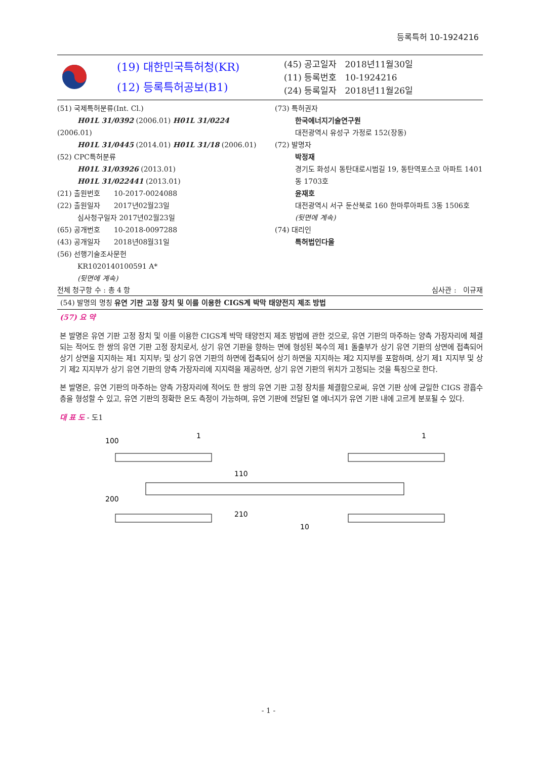등록특허 10-1924216
(19) 대한민국특허청(KR)
(12) 등록특허공보(B1)
(45) 공고일자 2018년11월30일
(11) 등록번호 10-1924216
(24) 등록일자 2018년11월26일
(51) 국제특허분류(Int. Cl.)
H01L 31/0392 (2006.01) H01L 31/0224
(2006.01)
H01L 31/0445 (2014.01) H01L 31/18 (2006.01)
(52) CPC특허분류
H01L 31/03926 (2013.01)
H01L 31/022441 (2013.01)
(21) 출원번호 10-2017-0024088
(22) 출원일자 2017년02월23일
심사청구일자 2017년02월23일
(65) 공개번호 10-2018-0097288
(43) 공개일자 2018년08월31일
(56) 선행기술조사문헌
KR1020140100591 A*
(뒷면에 계속)
(73) 특허권자
한국에너지기술연구원
대전광역시 유성구 가정로 152(장동)
(72) 발명자
박정재
경기도 화성시 동탄대로시범길 19, 동탄역포스코 아파트 1401동 1703호
윤재호
대전광역시 서구 둔산북로 160 한마루아파트 3동 1506호
(뒷면에 계속)
(74) 대리인
특허법인다울
전체 청구항 수 : 총 4 항 심사관 : 이규재
(54) 발명의 명칭 유연 기판 고정 장치 및 이를 이용한 CIGS계 박막 태양전지 제조 방법
(57) 요 약
본 발명은 유연 기판 고정 장치 및 이를 이용한 CIGS계 박막 태양전지 제조 방법에 관한 것으로, 유연 기판의 마주하는 양측 가장자리에 체결되는 적어도 한 쌍의 유연 기판 고정 장치로서, 상기 유연 기판을 향하는 면에 형성된 복수의 제1 돌출부가 상기 유연 기판의 상면에 접촉되어 상기 상면을 지지하는 제1 지지부; 및 상기 유연 기판의 하면에 접촉되어 상기 하면을 지지하는 제2 지지부를 포함하며, 상기 제1 지지부 및 상기 제2 지지부가 상기 유연 기판의 양측 가장자리에 지지력을 제공하면, 상기 유연 기판의 위치가 고정되는 것을 특징으로 한다.
본 발명은, 유연 기판의 마주하는 양측 가장자리에 적어도 한 쌍의 유연 기판 고정 장치를 체결함으로써, 유연 기판 상에 균일한 CIGS 광흡수층을 형성할 수 있고, 유연 기판의 정확한 온도 측정이 가능하며, 유연 기판에 전달된 열 에너지가 유연 기판 내에 고르게 분포될 수 있다.
대 표 도 - 도1
100
1
1
110
200
210
10
- 1 -